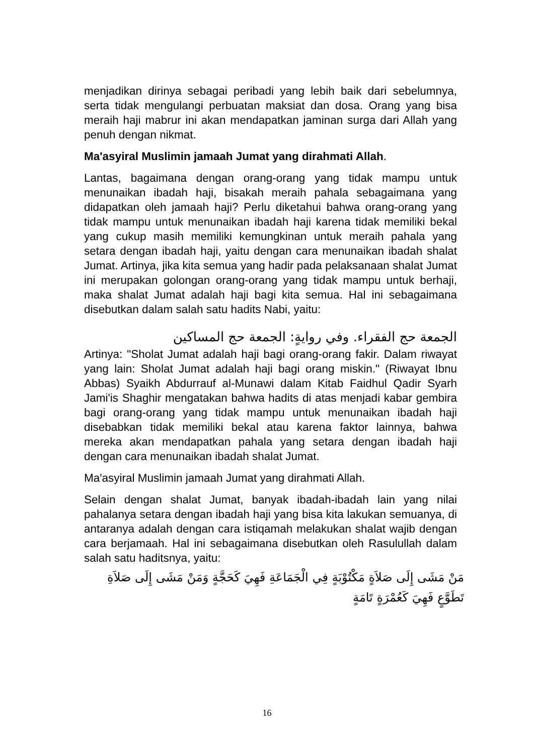menjadikan dirinya sebagai peribadi yang lebih baik dari sebelumnya, serta tidak mengulangi perbuatan maksiat dan dosa. Orang yang bisa meraih haji mabrur ini akan mendapatkan jaminan surga dari Allah yang penuh dengan nikmat.
Ma'asyiral Muslimin jamaah Jumat yang dirahmati Allah.
Lantas, bagaimana dengan orang-orang yang tidak mampu untuk menunaikan ibadah haji, bisakah meraih pahala sebagaimana yang didapatkan oleh jamaah haji? Perlu diketahui bahwa orang-orang yang tidak mampu untuk menunaikan ibadah haji karena tidak memiliki bekal yang cukup masih memiliki kemungkinan untuk meraih pahala yang setara dengan ibadah haji, yaitu dengan cara menunaikan ibadah shalat Jumat. Artinya, jika kita semua yang hadir pada pelaksanaan shalat Jumat ini merupakan golongan orang-orang yang tidak mampu untuk berhaji, maka shalat Jumat adalah haji bagi kita semua. Hal ini sebagaimana disebutkan dalam salah satu hadits Nabi, yaitu:
الجمعة حج الفقراء. وفي روايةٍ: الجمعة حج المساكين
Artinya: "Sholat Jumat adalah haji bagi orang-orang fakir. Dalam riwayat yang lain: Sholat Jumat adalah haji bagi orang miskin." (Riwayat Ibnu Abbas) Syaikh Abdurrauf al-Munawi dalam Kitab Faidhul Qadir Syarh Jami'is Shaghir mengatakan bahwa hadits di atas menjadi kabar gembira bagi orang-orang yang tidak mampu untuk menunaikan ibadah haji disebabkan tidak memiliki bekal atau karena faktor lainnya, bahwa mereka akan mendapatkan pahala yang setara dengan ibadah haji dengan cara menunaikan ibadah shalat Jumat.
Ma'asyiral Muslimin jamaah Jumat yang dirahmati Allah.
Selain dengan shalat Jumat, banyak ibadah-ibadah lain yang nilai pahalanya setara dengan ibadah haji yang bisa kita lakukan semuanya, di antaranya adalah dengan cara istiqamah melakukan shalat wajib dengan cara berjamaah. Hal ini sebagaimana disebutkan oleh Rasulullah dalam salah satu haditsnya, yaitu:
مَنْ مَشَى إِلَى صَلاَةٍ مَكْتُوْبَةٍ فِي الْجَمَاعَةِ فَهِيَ كَحَجَّةٍ وَمَنْ مَشَى إِلَى صَلاَةِ تَطَوَّعٍ فَهِيَ كَعُمْرَةٍ تَامَةٍ
16